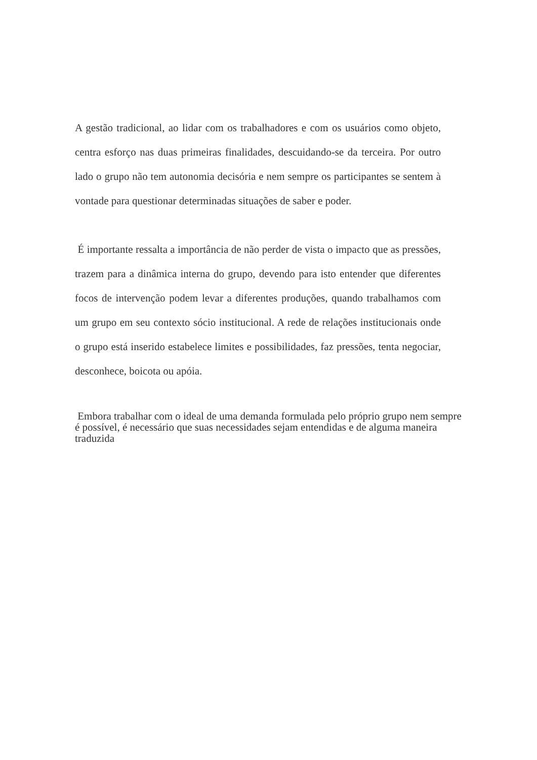A gestão tradicional, ao lidar com os trabalhadores e com os usuários como objeto, centra esforço nas duas primeiras finalidades, descuidando-se da terceira. Por outro lado o grupo não tem autonomia decisória e nem sempre os participantes se sentem à vontade para questionar determinadas situações de saber e poder.
É importante ressalta a importância de não perder de vista o impacto que as pressões, trazem para a dinâmica interna do grupo, devendo para isto entender que diferentes focos de intervenção podem levar a diferentes produções, quando trabalhamos com um grupo em seu contexto sócio institucional. A rede de relações institucionais onde o grupo está inserido estabelece limites e possibilidades, faz pressões, tenta negociar, desconhece, boicota ou apóia.
Embora trabalhar com o ideal de uma demanda formulada pelo próprio grupo nem sempre é possível, é necessário que suas necessidades sejam entendidas e de alguma maneira traduzida